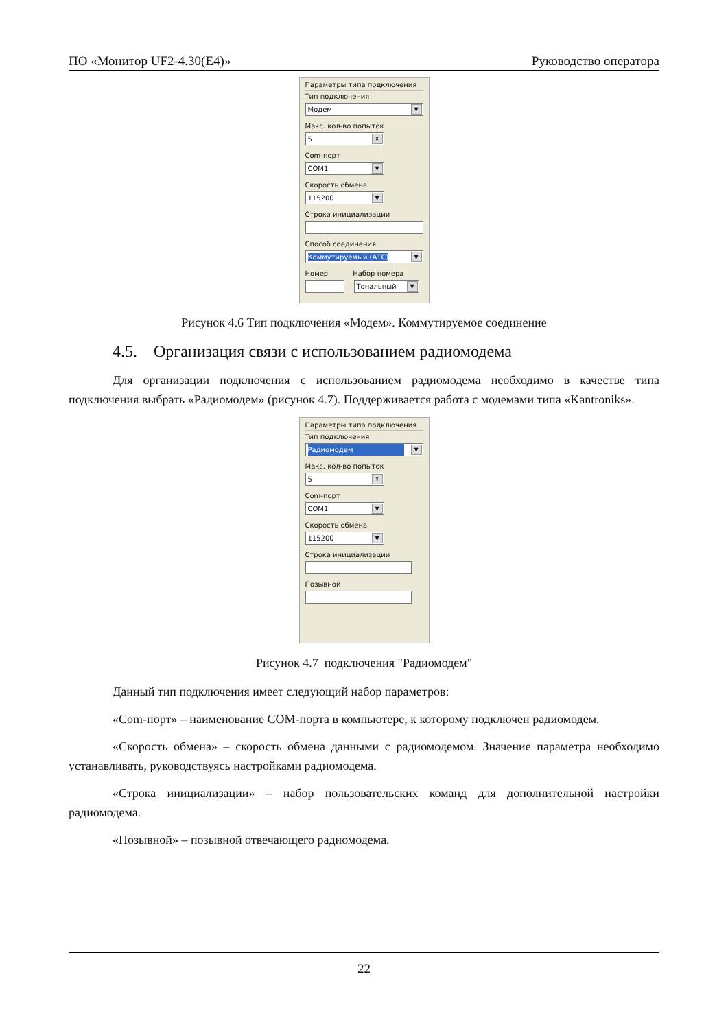ПО «Монитор UF2-4.30(E4)» Руководство оператора
Параметры типа подключения
Тип подключения
Модем ▼
Макс. кол-во попыток
5 ⇕
Com-порт
COM1 ▼
Скорость обмена
115200 ▼
Строка инициализации
Способ соединения
Коммутируемый (АТС) ▼
Номер Набор номера
Тональный ▼
Рисунок 4.6 Тип подключения «Модем». Коммутируемое соединение
4.5. Организация связи с использованием радиомодема
Для организации подключения с использованием радиомодема необходимо в качестве типа подключения выбрать «Радиомодем» (рисунок 4.7). Поддерживается работа с модемами типа «Kantroniks».
Параметры типа подключения
Тип подключения
Радиомодем ▼
Макс. кол-во попыток
5 ⇕
Com-порт
COM1 ▼
Скорость обмена
115200 ▼
Строка инициализации
Позывной
Рисунок 4.7 подключения "Радиомодем"
Данный тип подключения имеет следующий набор параметров:
«Com-порт» – наименование COM-порта в компьютере, к которому подключен радиомодем.
«Скорость обмена» – скорость обмена данными с радиомодемом. Значение параметра необходимо устанавливать, руководствуясь настройками радиомодема.
«Строка инициализации» – набор пользовательских команд для дополнительной настройки радиомодема.
«Позывной» – позывной отвечающего радиомодема.
22